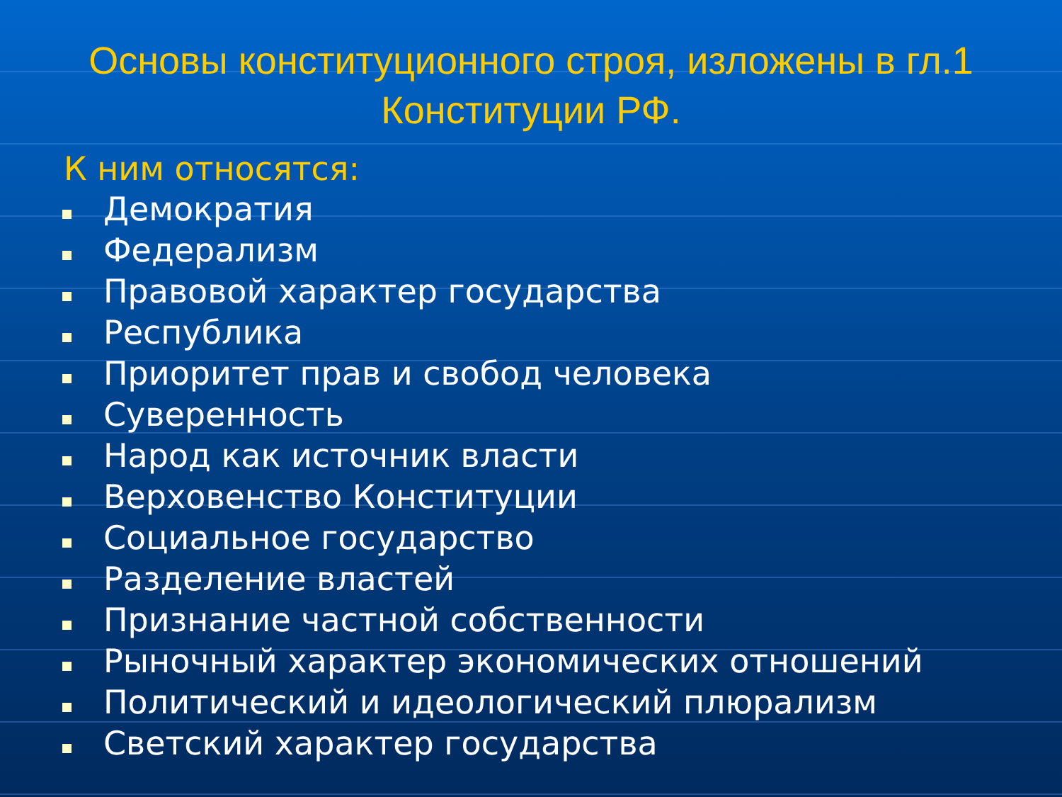Основы конституционного строя, изложены в гл.1 Конституции РФ.
К ним относятся:
Демократия
Федерализм
Правовой характер государства
Республика
Приоритет прав и свобод человека
Суверенность
Народ как источник власти
Верховенство Конституции
Социальное государство
Разделение властей
Признание частной собственности
Рыночный характер экономических отношений
Политический и идеологический плюрализм
Светский характер государства